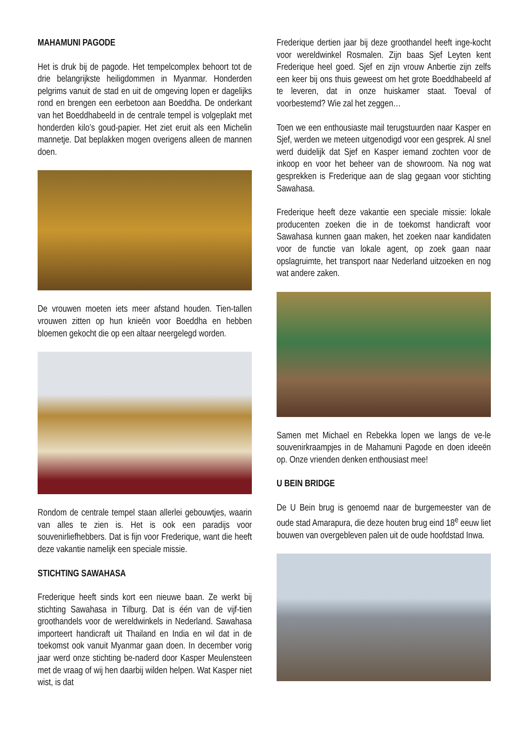MAHAMUNI PAGODE
Het is druk bij de pagode. Het tempelcomplex behoort tot de drie belangrijkste heiligdommen in Myanmar. Honderden pelgrims vanuit de stad en uit de omgeving lopen er dagelijks rond en brengen een eerbetoon aan Boeddha. De onderkant van het Boeddhabeeld in de centrale tempel is volgeplakt met honderden kilo’s goud-papier. Het ziet eruit als een Michelin mannetje. Dat beplakken mogen overigens alleen de mannen doen.
De vrouwen moeten iets meer afstand houden. Tien-tallen vrouwen zitten op hun knieën voor Boeddha en hebben bloemen gekocht die op een altaar neergelegd worden.
Rondom de centrale tempel staan allerlei gebouwtjes, waarin van alles te zien is. Het is ook een paradijs voor souvenirliefhebbers. Dat is fijn voor Frederique, want die heeft deze vakantie namelijk een speciale missie.
STICHTING SAWAHASA
Frederique heeft sinds kort een nieuwe baan. Ze werkt bij stichting Sawahasa in Tilburg. Dat is één van de vijf-tien groothandels voor de wereldwinkels in Nederland. Sawahasa importeert handicraft uit Thailand en India en wil dat in de toekomst ook vanuit Myanmar gaan doen. In december vorig jaar werd onze stichting be-naderd door Kasper Meulensteen met de vraag of wij hen daarbij wilden helpen. Wat Kasper niet wist, is dat
Frederique dertien jaar bij deze groothandel heeft inge-kocht voor wereldwinkel Rosmalen. Zijn baas Sjef Leyten kent Frederique heel goed. Sjef en zijn vrouw Anbertie zijn zelfs een keer bij ons thuis geweest om het grote Boeddhabeeld af te leveren, dat in onze huiskamer staat. Toeval of voorbestemd? Wie zal het zeggen…
Toen we een enthousiaste mail terugstuurden naar Kasper en Sjef, werden we meteen uitgenodigd voor een gesprek. Al snel werd duidelijk dat Sjef en Kasper iemand zochten voor de inkoop en voor het beheer van de showroom. Na nog wat gesprekken is Frederique aan de slag gegaan voor stichting Sawahasa.
Frederique heeft deze vakantie een speciale missie: lokale producenten zoeken die in de toekomst handicraft voor Sawahasa kunnen gaan maken, het zoeken naar kandidaten voor de functie van lokale agent, op zoek gaan naar opslagruimte, het transport naar Nederland uitzoeken en nog wat andere zaken.
Samen met Michael en Rebekka lopen we langs de ve-le souvenirkraampjes in de Mahamuni Pagode en doen ideeën op. Onze vrienden denken enthousiast mee!
U BEIN BRIDGE
De U Bein brug is genoemd naar de burgemeester van de oude stad Amarapura, die deze houten brug eind 18<sup>e</sup> eeuw liet bouwen van overgebleven palen uit de oude hoofdstad Inwa.